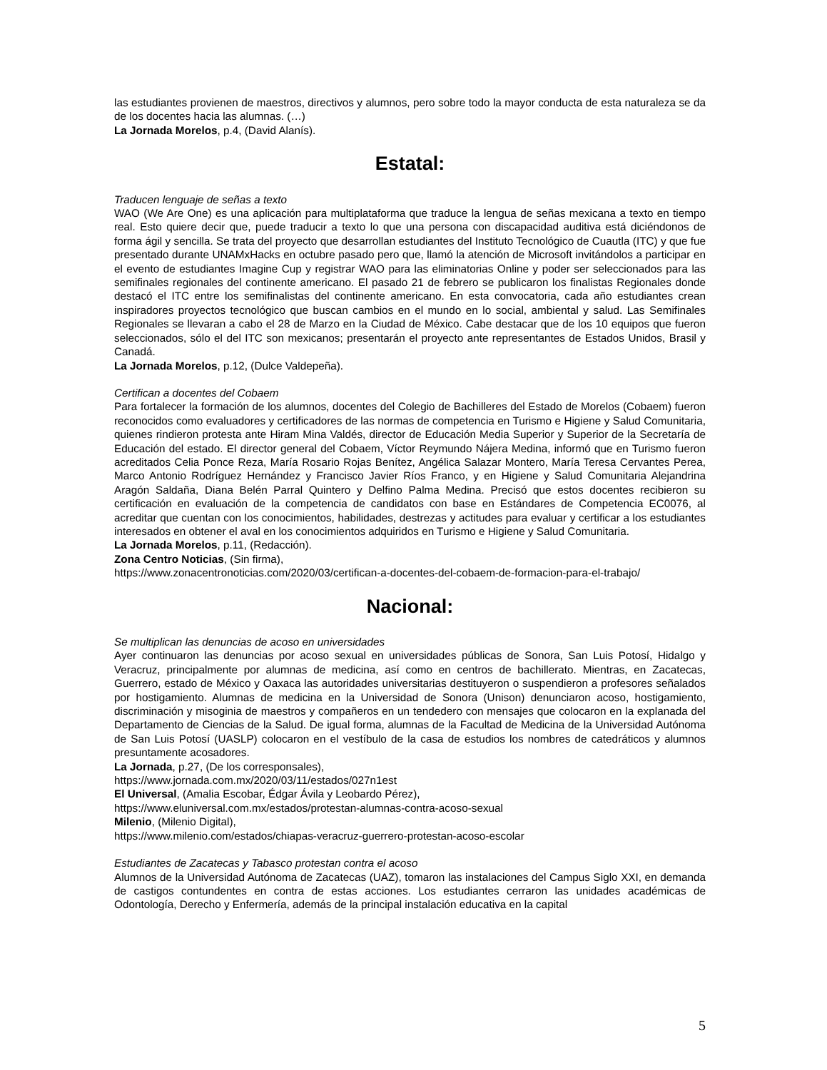las estudiantes provienen de maestros, directivos y alumnos, pero sobre todo la mayor conducta de esta naturaleza se da de los docentes hacia las alumnas. (…)
La Jornada Morelos, p.4, (David Alanís).
Estatal:
Traducen lenguaje de señas a texto
WAO (We Are One) es una aplicación para multiplataforma que traduce la lengua de señas mexicana a texto en tiempo real. Esto quiere decir que, puede traducir a texto lo que una persona con discapacidad auditiva está diciéndonos de forma ágil y sencilla. Se trata del proyecto que desarrollan estudiantes del Instituto Tecnológico de Cuautla (ITC) y que fue presentado durante UNAMxHacks en octubre pasado pero que, llamó la atención de Microsoft invitándolos a participar en el evento de estudiantes Imagine Cup y registrar WAO para las eliminatorias Online y poder ser seleccionados para las semifinales regionales del continente americano. El pasado 21 de febrero se publicaron los finalistas Regionales donde destacó el ITC entre los semifinalistas del continente americano. En esta convocatoria, cada año estudiantes crean inspiradores proyectos tecnológico que buscan cambios en el mundo en lo social, ambiental y salud. Las Semifinales Regionales se llevaran a cabo el 28 de Marzo en la Ciudad de México. Cabe destacar que de los 10 equipos que fueron seleccionados, sólo el del ITC son mexicanos; presentarán el proyecto ante representantes de Estados Unidos, Brasil y Canadá.
La Jornada Morelos, p.12, (Dulce Valdepeña).
Certifican a docentes del Cobaem
Para fortalecer la formación de los alumnos, docentes del Colegio de Bachilleres del Estado de Morelos (Cobaem) fueron reconocidos como evaluadores y certificadores de las normas de competencia en Turismo e Higiene y Salud Comunitaria, quienes rindieron protesta ante Hiram Mina Valdés, director de Educación Media Superior y Superior de la Secretaría de Educación del estado. El director general del Cobaem, Víctor Reymundo Nájera Medina, informó que en Turismo fueron acreditados Celia Ponce Reza, María Rosario Rojas Benítez, Angélica Salazar Montero, María Teresa Cervantes Perea, Marco Antonio Rodríguez Hernández y Francisco Javier Ríos Franco, y en Higiene y Salud Comunitaria Alejandrina Aragón Saldaña, Diana Belén Parral Quintero y Delfino Palma Medina. Precisó que estos docentes recibieron su certificación en evaluación de la competencia de candidatos con base en Estándares de Competencia EC0076, al acreditar que cuentan con los conocimientos, habilidades, destrezas y actitudes para evaluar y certificar a los estudiantes interesados en obtener el aval en los conocimientos adquiridos en Turismo e Higiene y Salud Comunitaria.
La Jornada Morelos, p.11, (Redacción).
Zona Centro Noticias, (Sin firma),
https://www.zonacentronoticias.com/2020/03/certifican-a-docentes-del-cobaem-de-formacion-para-el-trabajo/
Nacional:
Se multiplican las denuncias de acoso en universidades
Ayer continuaron las denuncias por acoso sexual en universidades públicas de Sonora, San Luis Potosí, Hidalgo y Veracruz, principalmente por alumnas de medicina, así como en centros de bachillerato. Mientras, en Zacatecas, Guerrero, estado de México y Oaxaca las autoridades universitarias destituyeron o suspendieron a profesores señalados por hostigamiento. Alumnas de medicina en la Universidad de Sonora (Unison) denunciaron acoso, hostigamiento, discriminación y misoginia de maestros y compañeros en un tendedero con mensajes que colocaron en la explanada del Departamento de Ciencias de la Salud. De igual forma, alumnas de la Facultad de Medicina de la Universidad Autónoma de San Luis Potosí (UASLP) colocaron en el vestíbulo de la casa de estudios los nombres de catedráticos y alumnos presuntamente acosadores.
La Jornada, p.27, (De los corresponsales),
https://www.jornada.com.mx/2020/03/11/estados/027n1est
El Universal, (Amalia Escobar, Édgar Ávila y Leobardo Pérez),
https://www.eluniversal.com.mx/estados/protestan-alumnas-contra-acoso-sexual
Milenio, (Milenio Digital),
https://www.milenio.com/estados/chiapas-veracruz-guerrero-protestan-acoso-escolar
Estudiantes de Zacatecas y Tabasco protestan contra el acoso
Alumnos de la Universidad Autónoma de Zacatecas (UAZ), tomaron las instalaciones del Campus Siglo XXI, en demanda de castigos contundentes en contra de estas acciones. Los estudiantes cerraron las unidades académicas de Odontología, Derecho y Enfermería, además de la principal instalación educativa en la capital
5